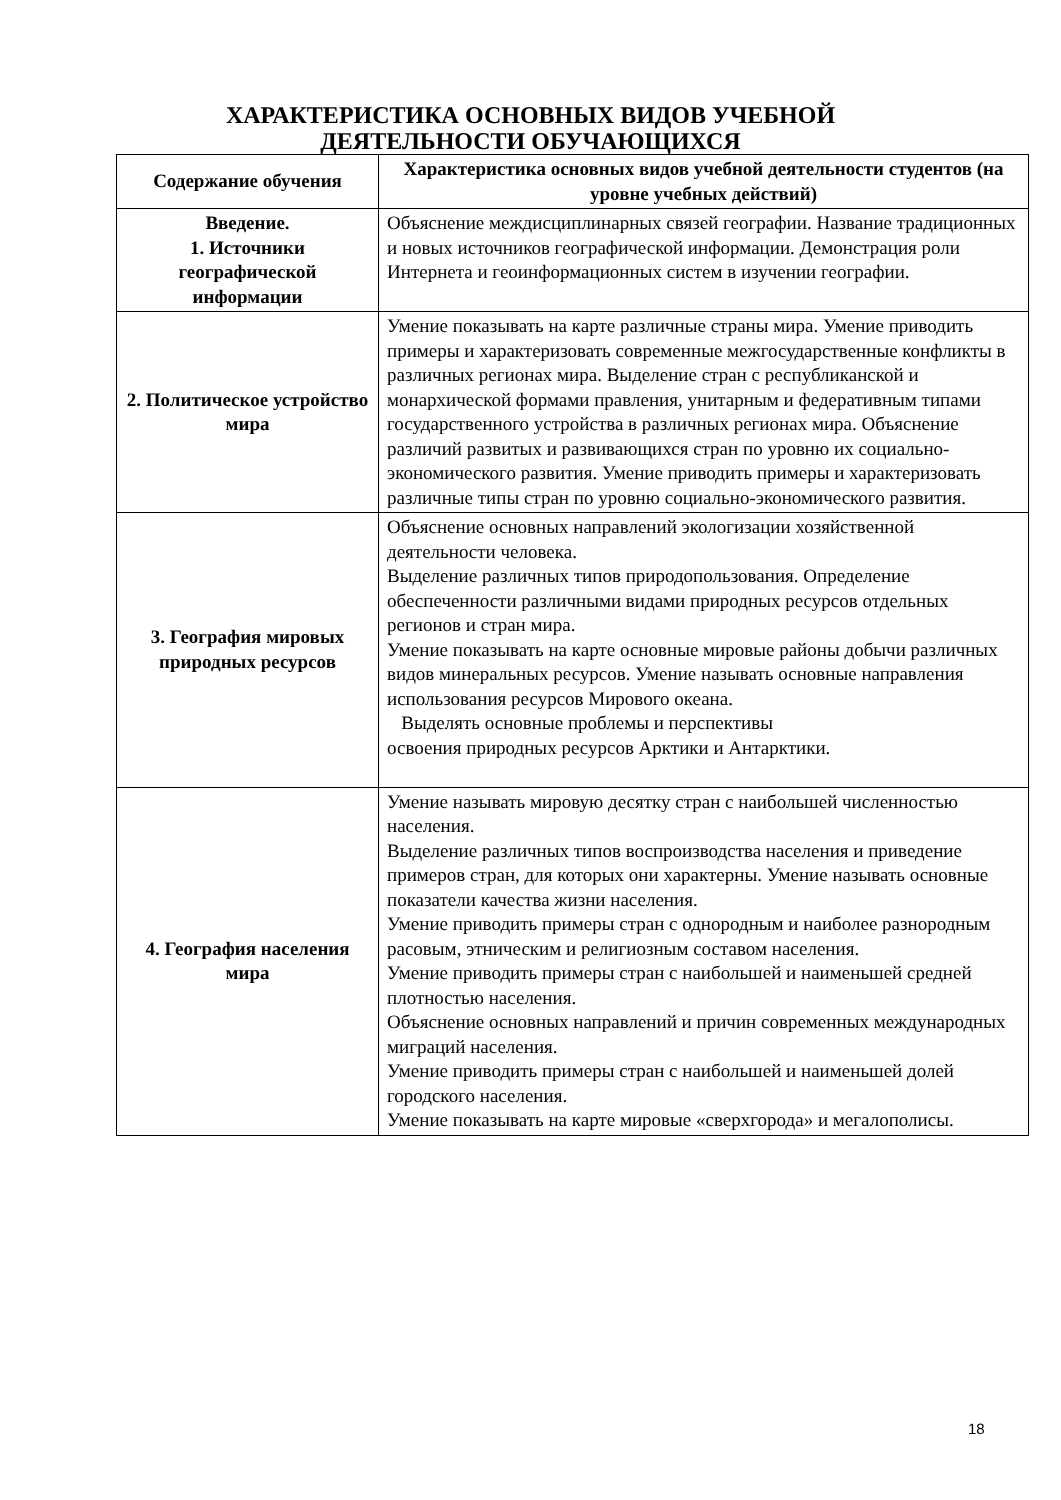ХАРАКТЕРИСТИКА ОСНОВНЫХ ВИДОВ УЧЕБНОЙ
ДЕЯТЕЛЬНОСТИ ОБУЧАЮЩИХСЯ
| Содержание обучения | Характеристика основных видов учебной деятельности студентов (на уровне учебных действий) |
| --- | --- |
| Введение. 1. Источники географической информации | Объяснение междисциплинарных связей географии. Название традиционных и новых источников географической информации. Демонстрация роли Интернета и геоинформационных систем в изучении географии. |
| 2. Политическое устройство мира | Умение показывать на карте различные страны мира. Умение приводить примеры и характеризовать современные межгосударственные конфликты в различных регионах мира. Выделение стран с республиканской и монархической формами правления, унитарным и федеративным типами государственного устройства в различных регионах мира. Объяснение различий развитых и развивающихся стран по уровню их социально-экономического развития. Умение приводить примеры и характеризовать различные типы стран по уровню социально-экономического развития. |
| 3. География мировых природных ресурсов | Объяснение основных направлений экологизации хозяйственной деятельности человека. Выделение различных типов природопользования. Определение обеспеченности различными видами природных ресурсов отдельных регионов и стран мира. Умение показывать на карте основные мировые районы добычи различных видов минеральных ресурсов. Умение называть основные направления использования ресурсов Мирового океана. Выделять основные проблемы и перспективы освоения природных ресурсов Арктики и Антарктики. |
| 4. География населения мира | Умение называть мировую десятку стран с наибольшей численностью населения. Выделение различных типов воспроизводства населения и приведение примеров стран, для которых они характерны. Умение называть основные показатели качества жизни населения. Умение приводить примеры стран с однородным и наиболее разнородным расовым, этническим и религиозным составом населения. Умение приводить примеры стран с наибольшей и наименьшей средней плотностью населения. Объяснение основных направлений и причин современных международных миграций населения. Умение приводить примеры стран с наибольшей и наименьшей долей городского населения. Умение показывать на карте мировые «сверхгорода» и мегалополисы. |
18